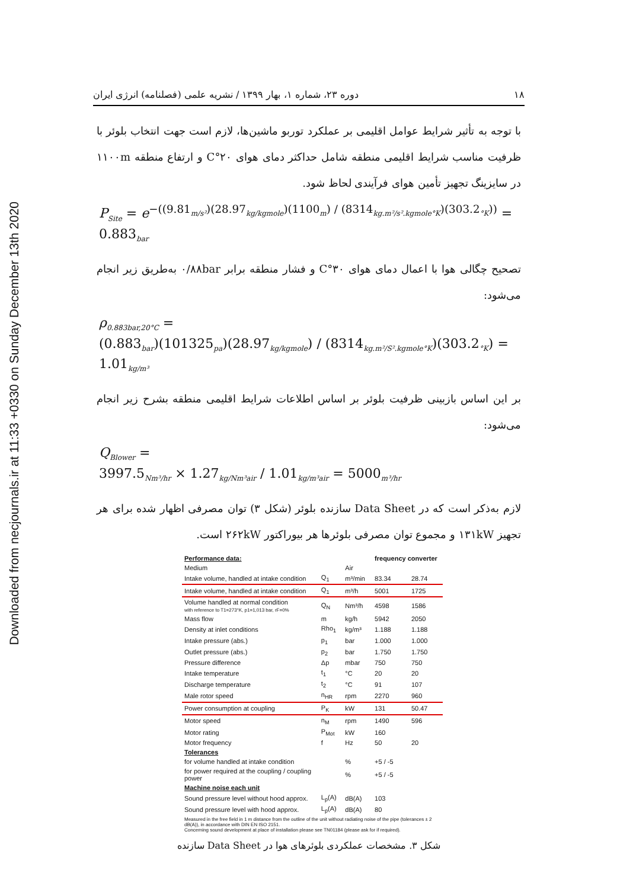Downloaded from necjournals.ir at 11:33 +0330 on Sunday December 13th 2020
۱۸ دوره ۲۳، شماره ۱، بهار ۱۳۹۹ / نشریه علمی (فصلنامه) انرژی ایران
با توجه به تأثیر شرایط عوامل اقلیمی بر عملکرد توربو ماشین‌ها، لازم است جهت انتخاب بلوئر با ظرفیت مناسب شرایط اقلیمی منطقه شامل حداکثر دمای هوای ۲۰°C و ارتفاع منطقه ۱۱۰۰m در سایزینگ تجهیز تأمین هوای فرآیندی لحاظ شود.
P<sub>Site</sub> = e<sup>−((9.81<sub>m/s²</sub>)(28.97<sub>kg/kgmole</sub>)(1100<sub>m</sub>) / (8314<sub>kg.m²/s².kgmole°K</sub>)(303.2<sub>°K</sub>))</sup> = 0.883<sub>bar</sub>
تصحیح چگالی هوا با اعمال دمای هوای ۳۰°C و فشار منطقه برابر ۰/۸۸bar به‌طریق زیر انجام می‌شود:
ρ<sub>0.883bar,20°C</sub> =
(0.883<sub>bar</sub>)(101325<sub>pa</sub>)(28.97<sub>kg/kgmole</sub>) / (8314<sub>kg.m²/S².kgmole°K</sub>)(303.2<sub>°K</sub>) = 1.01<sub>kg/m³</sub>
بر این اساس بازبینی ظرفیت بلوئر بر اساس اطلاعات شرایط اقلیمی منطقه بشرح زیر انجام می‌شود:
Q<sub>Blower</sub> =
3997.5<sub>Nm³/hr</sub> × 1.27<sub>kg/Nm³air</sub> / 1.01<sub>kg/m³air</sub> = 5000<sub>m³/hr</sub>
لازم به‌ذکر است که در Data Sheet سازنده بلوئر (شکل ۳) توان مصرفی اظهار شده برای هر تجهیز ۱۳۱kW و مجموع توان مصرفی بلوئرها هر بیوراکتور ۲۶۲kW است.
| Performance data: | | | frequency converter | |
| --- | --- | --- | --- | --- |
| Medium | | Air | | |
| Intake volume, handled at intake condition | Q<sub>1</sub> | m³/min | 83.34 | 28.74 |
| Intake volume, handled at intake condition | Q<sub>1</sub> | m³/h | 5001 | 1725 |
| Volume handled at normal condition with reference to T1=273°K, p1=1,013 bar, rF=0% | Q<sub>N</sub> | Nm³/h | 4598 | 1586 |
| Mass flow | m | kg/h | 5942 | 2050 |
| Density at inlet conditions | Rho<sub>1</sub> | kg/m³ | 1.188 | 1.188 |
| Intake pressure (abs.) | p<sub>1</sub> | bar | 1.000 | 1.000 |
| Outlet pressure (abs.) | p<sub>2</sub> | bar | 1.750 | 1.750 |
| Pressure difference | Δp | mbar | 750 | 750 |
| Intake temperature | t<sub>1</sub> | °C | 20 | 20 |
| Discharge temperature | t<sub>2</sub> | °C | 91 | 107 |
| Male rotor speed | n<sub>HR</sub> | rpm | 2270 | 960 |
| Power consumption at coupling | P<sub>K</sub> | kW | 131 | 50.47 |
| Motor speed | n<sub>M</sub> | rpm | 1490 | 596 |
| Motor rating | P<sub>Mot</sub> | kW | 160 | |
| Motor frequency | f | Hz | 50 | 20 |
| Tolerances | | | | |
| for volume handled at intake condition | | % | +5 / -5 | |
| for power required at the coupling / coupling power | | % | +5 / -5 | |
| Machine noise each unit | | | | |
| Sound pressure level without hood approx. | L<sub>p</sub>(A) | dB(A) | 103 | |
| Sound pressure level with hood approx. | L<sub>p</sub>(A) | dB(A) | 80 | |
| Measured in the free field in 1 m distance from the outline of the unit without radiating noise of the pipe (tolerances ± 2 dB(A)), in accordance with DIN EN ISO 2151. Concerning sound development at place of installation please see TN01184 (please ask for if required). | | | | |
شکل ۳. مشخصات عملکردی بلوئرهای هوا در Data Sheet سازنده